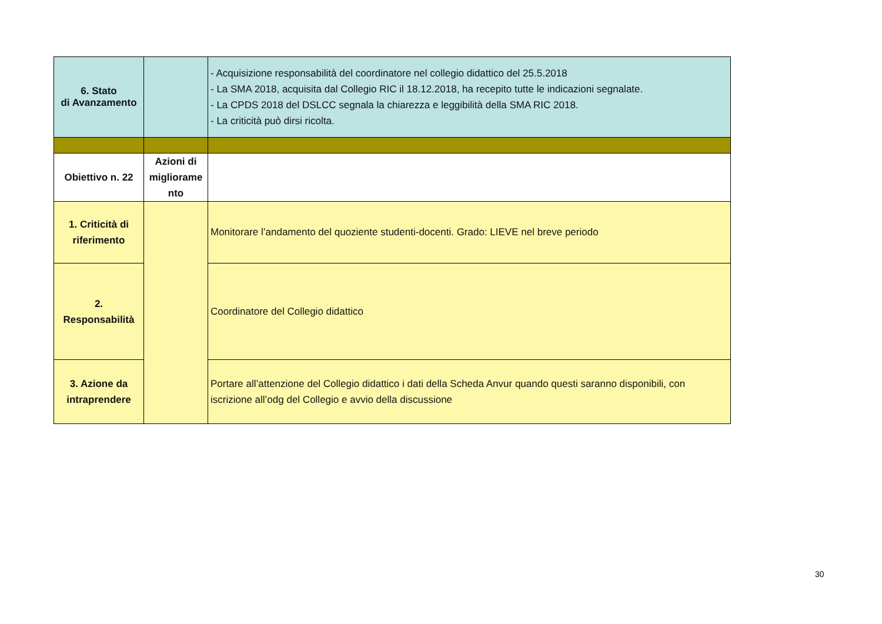| 6. Stato di Avanzamento | | - Acquisizione responsabilità del coordinatore nel collegio didattico del 25.5.2018 - La SMA 2018, acquisita dal Collegio RIC il 18.12.2018, ha recepito tutte le indicazioni segnalate. - La CPDS 2018 del DSLCC segnala la chiarezza e leggibilità della SMA RIC 2018. - La criticità può dirsi ricolta. |
| Obiettivo n. 22 | Azioni di migliorame nto | |
| 1. Criticità di riferimento | | Monitorare l’andamento del quoziente studenti-docenti. Grado: LIEVE nel breve periodo |
| 2. Responsabilità | | Coordinatore del Collegio didattico |
| 3. Azione da intraprendere | | Portare all’attenzione del Collegio didattico i dati della Scheda Anvur quando questi saranno disponibili, con iscrizione all’odg del Collegio e avvio della discussione |
30